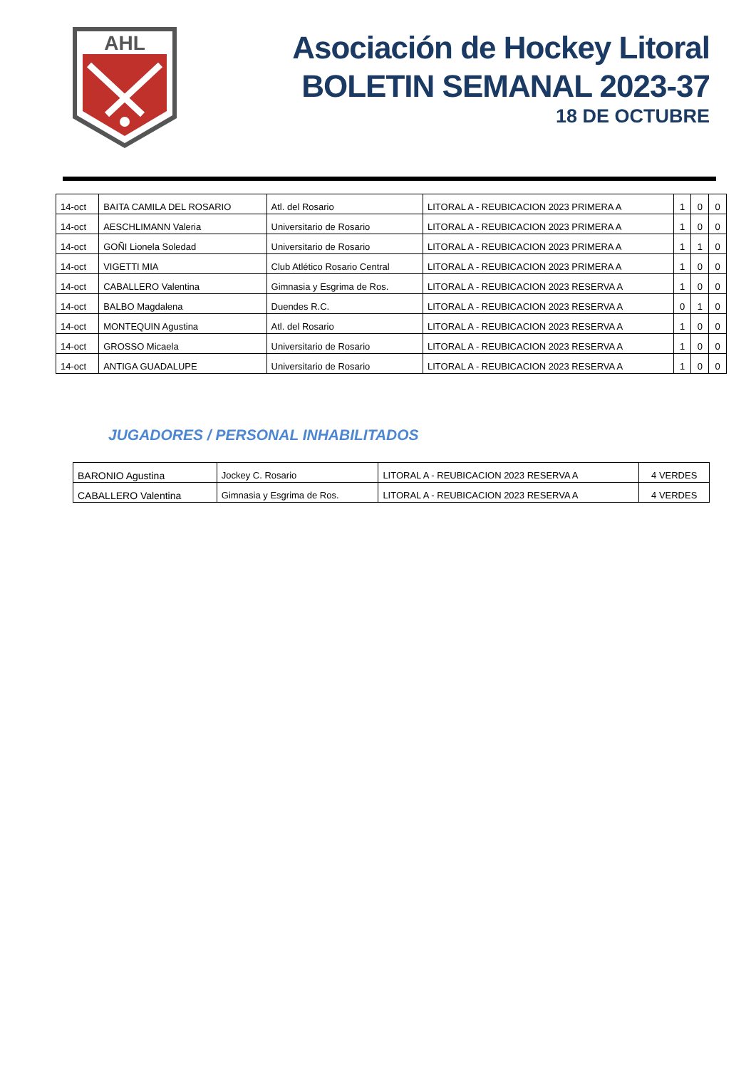AHL
Asociación de Hockey Litoral
BOLETIN SEMANAL 2023-37
18 DE OCTUBRE
| 14-oct | BAITA CAMILA DEL ROSARIO | Atl. del Rosario | LITORAL A - REUBICACION 2023 PRIMERA A | 1 | 0 | 0 |
| 14-oct | AESCHLIMANN Valeria | Universitario de Rosario | LITORAL A - REUBICACION 2023 PRIMERA A | 1 | 0 | 0 |
| 14-oct | GOÑI Lionela Soledad | Universitario de Rosario | LITORAL A - REUBICACION 2023 PRIMERA A | 1 | 1 | 0 |
| 14-oct | VIGETTI MIA | Club Atlético Rosario Central | LITORAL A - REUBICACION 2023 PRIMERA A | 1 | 0 | 0 |
| 14-oct | CABALLERO Valentina | Gimnasia y Esgrima de Ros. | LITORAL A - REUBICACION 2023 RESERVA A | 1 | 0 | 0 |
| 14-oct | BALBO Magdalena | Duendes R.C. | LITORAL A - REUBICACION 2023 RESERVA A | 0 | 1 | 0 |
| 14-oct | MONTEQUIN Agustina | Atl. del Rosario | LITORAL A - REUBICACION 2023 RESERVA A | 1 | 0 | 0 |
| 14-oct | GROSSO Micaela | Universitario de Rosario | LITORAL A - REUBICACION 2023 RESERVA A | 1 | 0 | 0 |
| 14-oct | ANTIGA GUADALUPE | Universitario de Rosario | LITORAL A - REUBICACION 2023 RESERVA A | 1 | 0 | 0 |
JUGADORES / PERSONAL INHABILITADOS
| BARONIO Agustina | Jockey C. Rosario | LITORAL A - REUBICACION 2023 RESERVA A | 4 VERDES |
| CABALLERO Valentina | Gimnasia y Esgrima de Ros. | LITORAL A - REUBICACION 2023 RESERVA A | 4 VERDES |